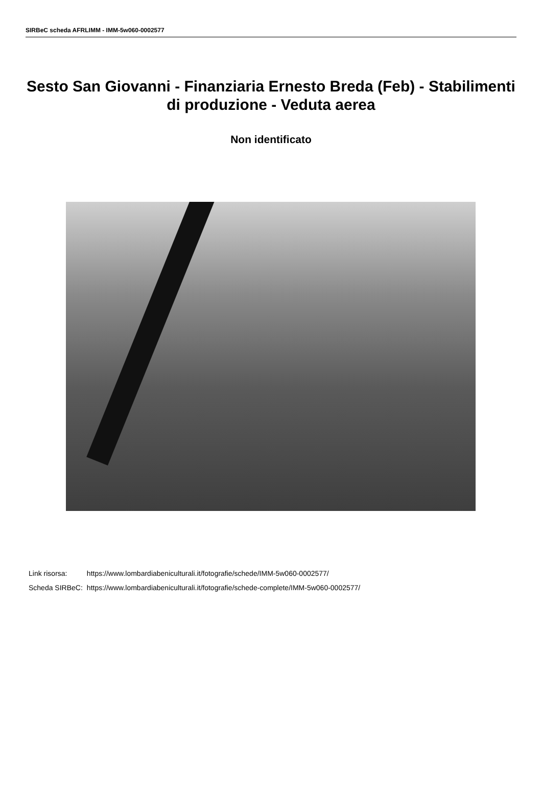SIRBeC scheda AFRLIMM - IMM-5w060-0002577
Sesto San Giovanni - Finanziaria Ernesto Breda (Feb) - Stabilimenti di produzione - Veduta aerea
Non identificato
| Link risorsa: | https://www.lombardiabeniculturali.it/fotografie/schede/IMM-5w060-0002577/ |
| Scheda SIRBeC: | https://www.lombardiabeniculturali.it/fotografie/schede-complete/IMM-5w060-0002577/ |